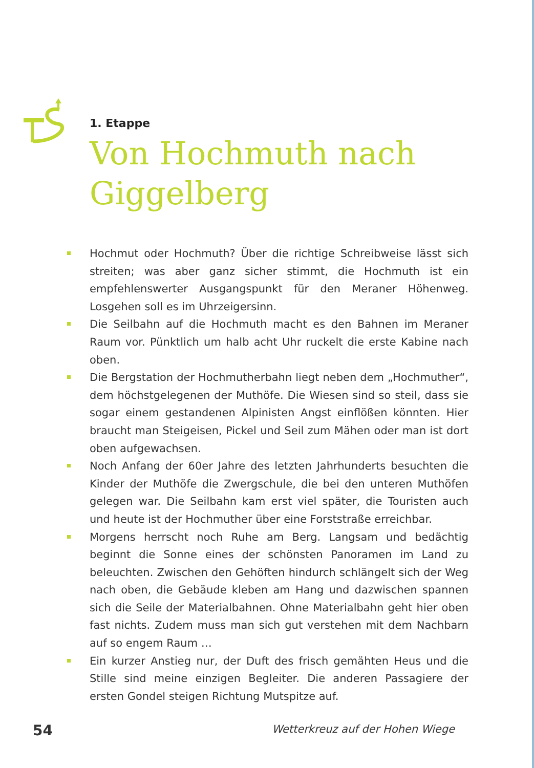1. Etappe
Von Hochmuth nach Giggelberg
Hochmut oder Hochmuth? Über die richtige Schreibweise lässt sich streiten; was aber ganz sicher stimmt, die Hochmuth ist ein empfehlenswerter Ausgangspunkt für den Meraner Höhenweg. Losgehen soll es im Uhrzeigersinn.
Die Seilbahn auf die Hochmuth macht es den Bahnen im Meraner Raum vor. Pünktlich um halb acht Uhr ruckelt die erste Kabine nach oben.
Die Bergstation der Hochmutherbahn liegt neben dem „Hochmuther“, dem höchstgelegenen der Muthöfe. Die Wiesen sind so steil, dass sie sogar einem gestandenen Alpinisten Angst einflößen könnten. Hier braucht man Steigeisen, Pickel und Seil zum Mähen oder man ist dort oben aufgewachsen.
Noch Anfang der 60er Jahre des letzten Jahrhunderts besuchten die Kinder der Muthöfe die Zwergschule, die bei den unteren Muthöfen gelegen war. Die Seilbahn kam erst viel später, die Touristen auch und heute ist der Hochmuther über eine Forststraße erreichbar.
Morgens herrscht noch Ruhe am Berg. Langsam und bedächtig beginnt die Sonne eines der schönsten Panoramen im Land zu beleuchten. Zwischen den Gehöften hindurch schlängelt sich der Weg nach oben, die Gebäude kleben am Hang und dazwischen spannen sich die Seile der Materialbahnen. Ohne Materialbahn geht hier oben fast nichts. Zudem muss man sich gut verstehen mit dem Nachbarn auf so engem Raum …
Ein kurzer Anstieg nur, der Duft des frisch gemähten Heus und die Stille sind meine einzigen Begleiter. Die anderen Passagiere der ersten Gondel steigen Richtung Mutspitze auf.
54
Wetterkreuz auf der Hohen Wiege